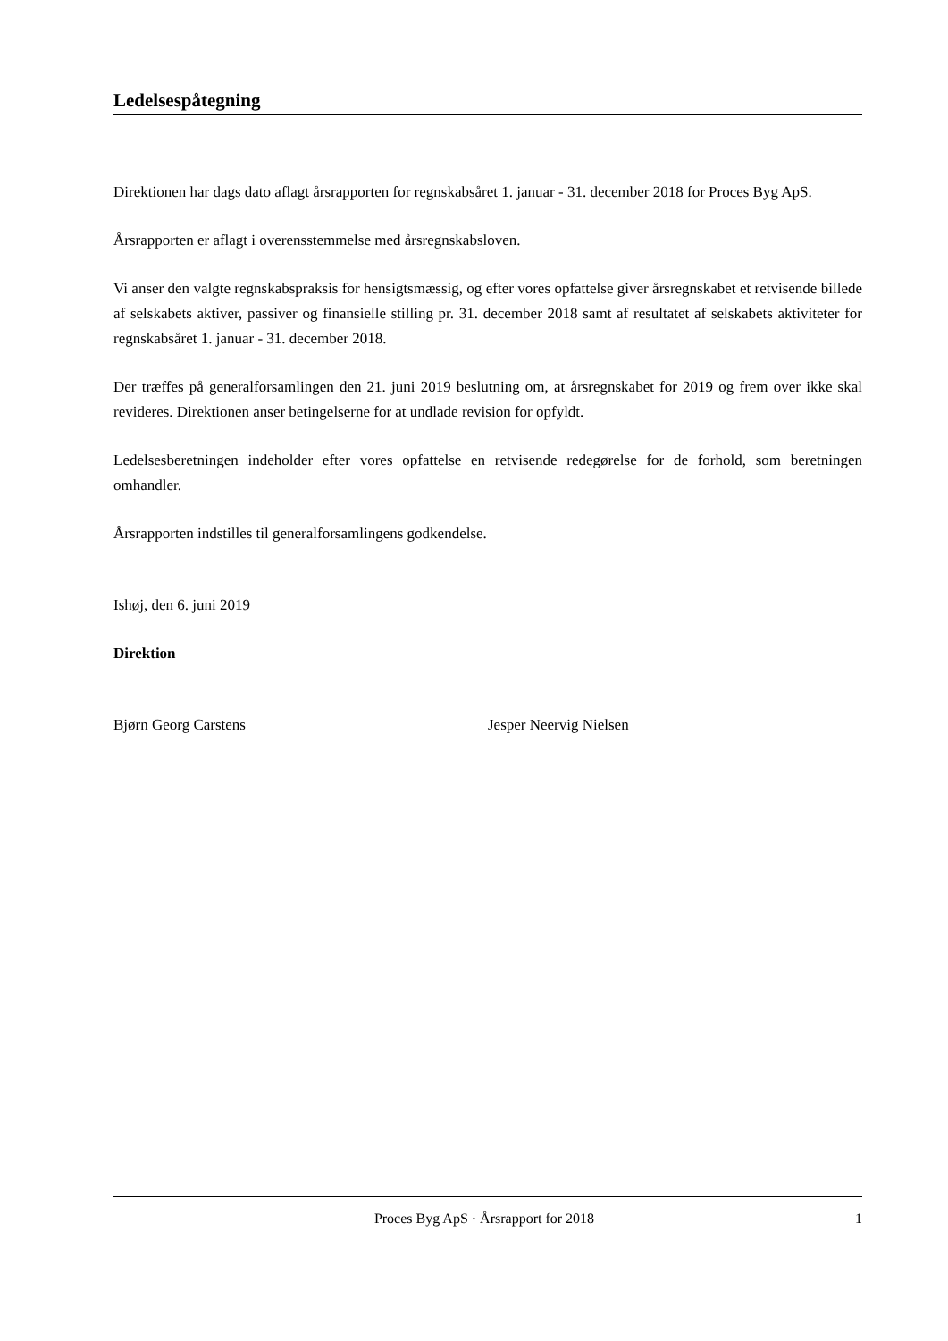Ledelsespåtegning
Direktionen har dags dato aflagt årsrapporten for regnskabsåret 1. januar - 31. december 2018 for Proces Byg ApS.
Årsrapporten er aflagt i overensstemmelse med årsregnskabsloven.
Vi anser den valgte regnskabspraksis for hensigtsmæssig, og efter vores opfattelse giver årsregnskabet et retvisende billede af selskabets aktiver, passiver og finansielle stilling pr. 31. december 2018 samt af resultatet af selskabets aktiviteter for regnskabsåret 1. januar - 31. december 2018.
Der træffes på generalforsamlingen den 21. juni 2019 beslutning om, at årsregnskabet for 2019 og frem over ikke skal revideres. Direktionen anser betingelserne for at undlade revision for opfyldt.
Ledelsesberetningen indeholder efter vores opfattelse en retvisende redegørelse for de forhold, som beretningen omhandler.
Årsrapporten indstilles til generalforsamlingens godkendelse.
Ishøj, den 6. juni 2019
Direktion
Bjørn Georg Carstens Jesper Neervig Nielsen
Proces Byg ApS · Årsrapport for 2018 1